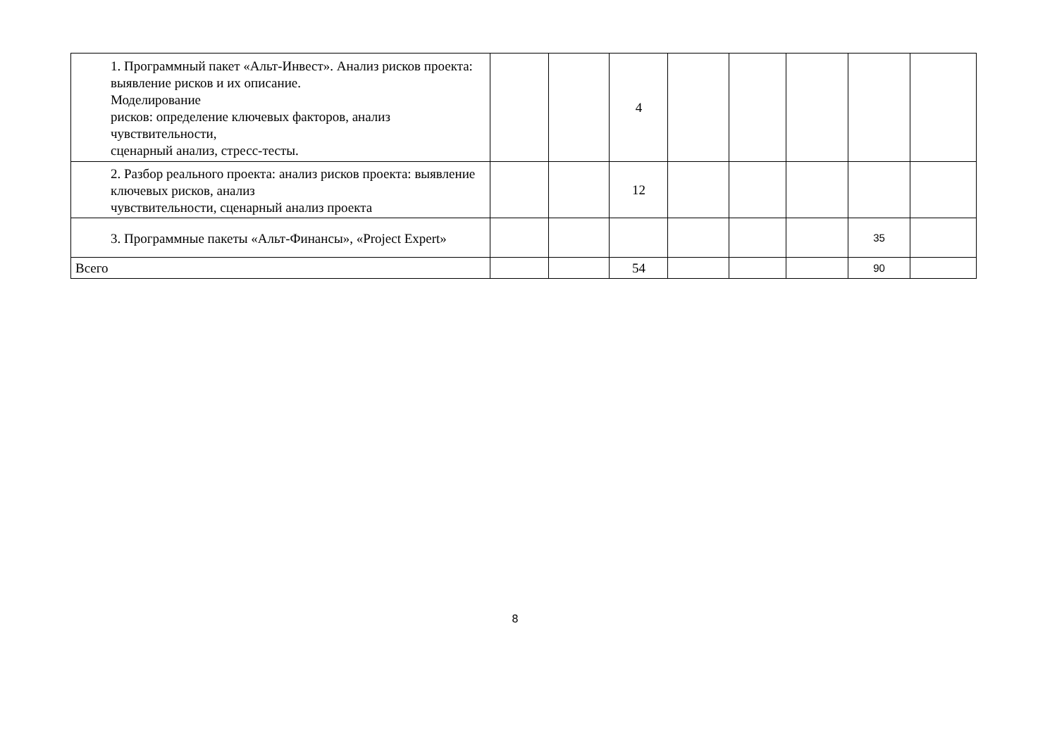| 1. Программный пакет «Альт-Инвест». Анализ рисков проекта: выявление рисков и их описание. Моделирование рисков: определение ключевых факторов, анализ чувствительности, сценарный анализ, стресс-тесты. | | | 4 | | | | | |
| 2. Разбор реального проекта: анализ рисков проекта: выявление ключевых рисков, анализ чувствительности, сценарный анализ проекта | | | 12 | | | | | |
| 3. Программные пакеты «Альт-Финансы», «Project Expert» | | | | | | | 35 | |
| Всего | | | 54 | | | | 90 | |
8